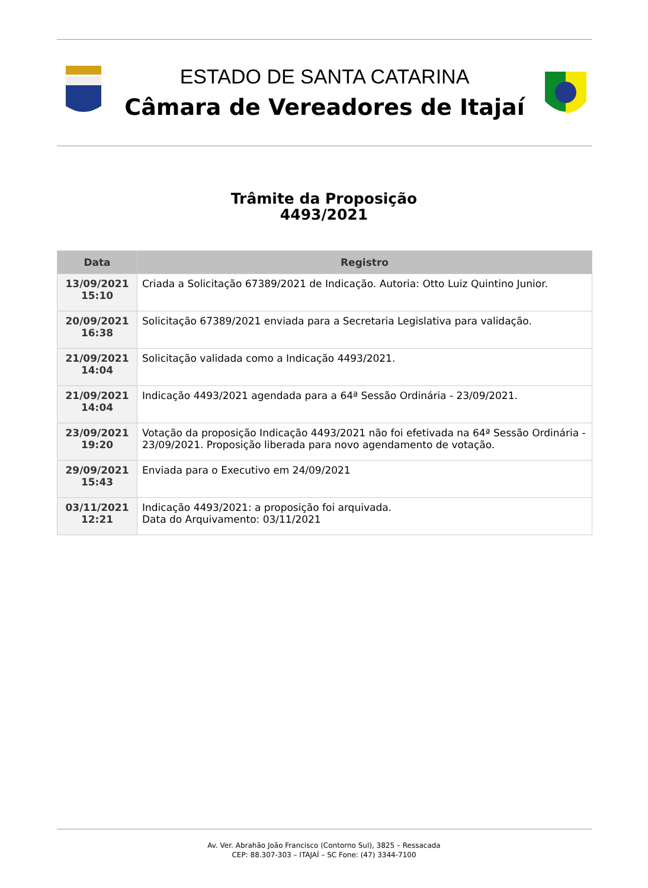ESTADO DE SANTA CATARINA
Câmara de Vereadores de Itajaí
Trâmite da Proposição
4493/2021
| Data | Registro |
| --- | --- |
| 13/09/2021 15:10 | Criada a Solicitação 67389/2021 de Indicação. Autoria: Otto Luiz Quintino Junior. |
| 20/09/2021 16:38 | Solicitação 67389/2021 enviada para a Secretaria Legislativa para validação. |
| 21/09/2021 14:04 | Solicitação validada como a Indicação 4493/2021. |
| 21/09/2021 14:04 | Indicação 4493/2021 agendada para a 64ª Sessão Ordinária - 23/09/2021. |
| 23/09/2021 19:20 | Votação da proposição Indicação 4493/2021 não foi efetivada na 64ª Sessão Ordinária - 23/09/2021. Proposição liberada para novo agendamento de votação. |
| 29/09/2021 15:43 | Enviada para o Executivo em 24/09/2021 |
| 03/11/2021 12:21 | Indicação 4493/2021: a proposição foi arquivada. Data do Arquivamento: 03/11/2021 |
Av. Ver. Abrahão João Francisco (Contorno Sul), 3825 – Ressacada
CEP: 88.307-303 – ITAJAÍ – SC Fone: (47) 3344-7100